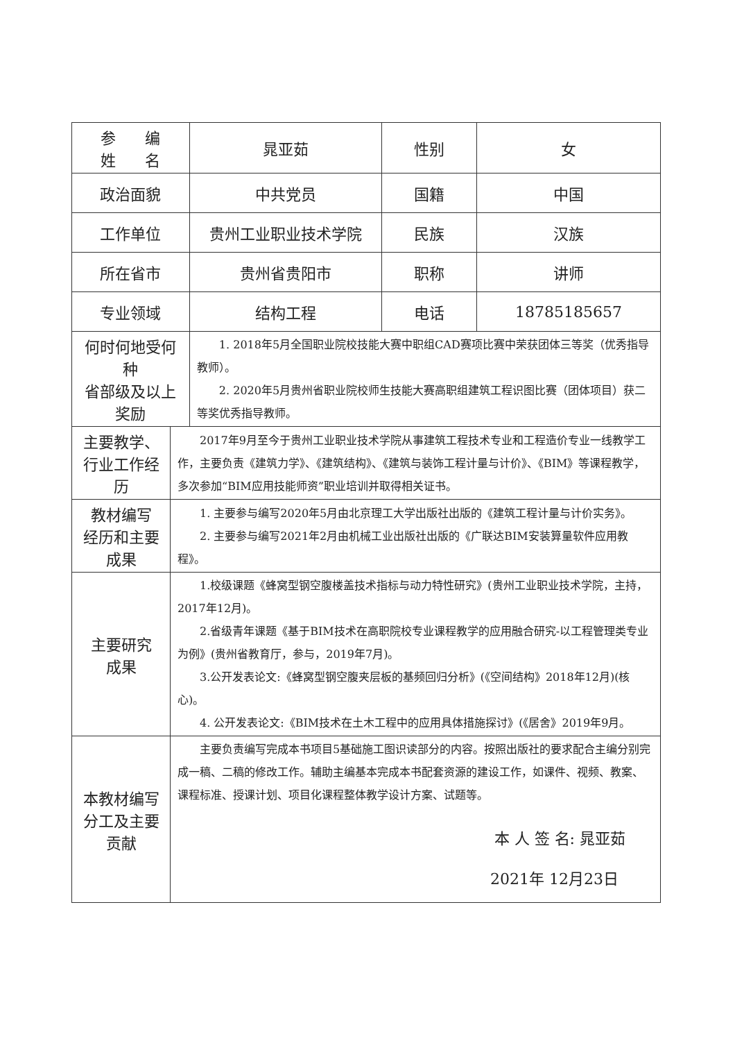| 参 编 姓 名 | | 晁亚茹 | 性别 | 女 |
| 政治面貌 | | 中共党员 | 国籍 | 中国 |
| 工作单位 | | 贵州工业职业技术学院 | 民族 | 汉族 |
| 所在省市 | | 贵州省贵阳市 | 职称 | 讲师 |
| 专业领域 | | 结构工程 | 电话 | 18785185657 |
| 何时何地受何种 省部级及以上奖励 | | 1. 2018年5月全国职业院校技能大赛中职组CAD赛项比赛中荣获团体三等奖（优秀指导教师）。 2. 2020年5月贵州省职业院校师生技能大赛高职组建筑工程识图比赛（团体项目）获二等奖优秀指导教师。 | | |
| 主要教学、行业工作经历 | 2017年9月至今于贵州工业职业技术学院从事建筑工程技术专业和工程造价专业一线教学工作，主要负责《建筑力学》、《建筑结构》、《建筑与装饰工程计量与计价》、《BIM》等课程教学，多次参加“BIM应用技能师资”职业培训并取得相关证书。 | | | |
| 教材编写 经历和主要 成果 | 1. 主要参与编写2020年5月由北京理工大学出版社出版的《建筑工程计量与计价实务》。 2. 主要参与编写2021年2月由机械工业出版社出版的《广联达BIM安装算量软件应用教程》。 | | | |
| 主要研究 成果 | 1.校级课题《蜂窝型钢空腹楼盖技术指标与动力特性研究》(贵州工业职业技术学院，主持，2017年12月)。 2.省级青年课题《基于BIM技术在高职院校专业课程教学的应用融合研究-以工程管理类专业为例》(贵州省教育厅，参与，2019年7月)。 3.公开发表论文:《蜂窝型钢空腹夹层板的基频回归分析》(《空间结构》2018年12月)(核心)。 4. 公开发表论文:《BIM技术在土木工程中的应用具体措施探讨》(《居舍》2019年9月。 | | | |
| 本教材编写 分工及主要 贡献 | 主要负责编写完成本书项目5基础施工图识读部分的内容。按照出版社的要求配合主编分别完成一稿、二稿的修改工作。辅助主编基本完成本书配套资源的建设工作，如课件、视频、教案、课程标准、授课计划、项目化课程整体教学设计方案、试题等。 本 人 签 名: 晁亚茹 2021年 12月23日 | | | |